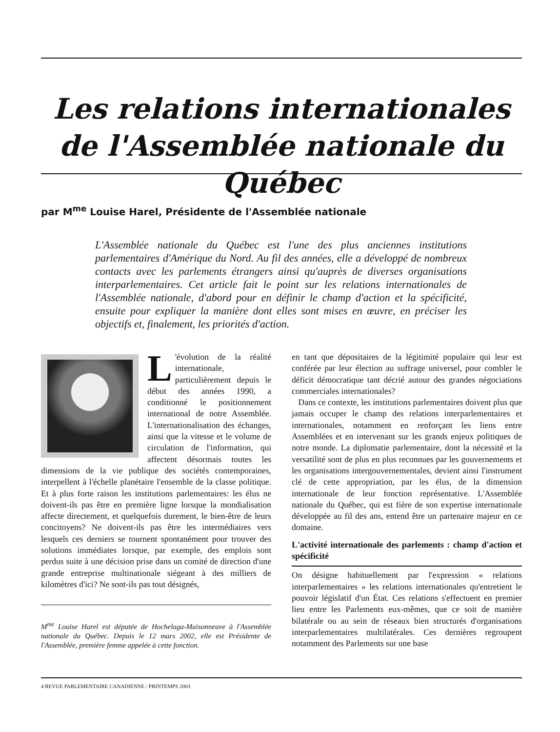Les relations internationales de l'Assemblée nationale du Québec
par M<sup>me</sup> Louise Harel, Présidente de l'Assemblée nationale
L'Assemblée nationale du Québec est l'une des plus anciennes institutions parlementaires d'Amérique du Nord. Au fil des années, elle a développé de nombreux contacts avec les parlements étrangers ainsi qu'auprès de diverses organisations interparlementaires. Cet article fait le point sur les relations internationales de l'Assemblée nationale, d'abord pour en définir le champ d'action et la spécificité, ensuite pour expliquer la manière dont elles sont mises en œuvre, en préciser les objectifs et, finalement, les priorités d'action.
L 'évolution de la réalité internationale, particulièrement depuis le début des années 1990, a conditionné le positionnement international de notre Assemblée. L'internationalisation des échanges, ainsi que la vitesse et le volume de circulation de l'information, qui affectent désormais toutes les dimensions de la vie publique des sociétés contemporaines, interpellent à l'échelle planétaire l'ensemble de la classe politique. Et à plus forte raison les institutions parlementaires: les élus ne doivent-ils pas être en première ligne lorsque la mondialisation affecte directement, et quelquefois durement, le bien-être de leurs concitoyens? Ne doivent-ils pas être les intermédiaires vers lesquels ces derniers se tournent spontanément pour trouver des solutions immédiates lorsque, par exemple, des emplois sont perdus suite à une décision prise dans un comité de direction d'une grande entreprise multinationale siégeant à des milliers de kilomètres d'ici? Ne sont-ils pas tout désignés,
M<sup>me</sup> Louise Harel est députée de Hochelaga-Maisonneuve à l'Assemblée nationale du Québec. Depuis le 12 mars 2002, elle est Présidente de l'Assemblée, première femme appelée à cette fonction.
en tant que dépositaires de la légitimité populaire qui leur est conférée par leur élection au suffrage universel, pour combler le déficit démocratique tant décrié autour des grandes négociations commerciales internationales?
Dans ce contexte, les institutions parlementaires doivent plus que jamais occuper le champ des relations interparlementaires et internationales, notamment en renforçant les liens entre Assemblées et en intervenant sur les grands enjeux politiques de notre monde. La diplomatie parlementaire, dont la nécessité et la versatilité sont de plus en plus reconnues par les gouvernements et les organisations intergouvernementales, devient ainsi l'instrument clé de cette appropriation, par les élus, de la dimension internationale de leur fonction représentative. L'Assemblée nationale du Québec, qui est fière de son expertise internationale développée au fil des ans, entend être un partenaire majeur en ce domaine.
L'activité internationale des parlements : champ d'action et spécificité
On désigne habituellement par l'expression « relations interparlementaires » les relations internationales qu'entretient le pouvoir législatif d'un État. Ces relations s'effectuent en premier lieu entre les Parlements eux-mêmes, que ce soit de manière bilatérale ou au sein de réseaux bien structurés d'organisations interparlementaires multilatérales. Ces dernières regroupent notamment des Parlements sur une base
4 REVUE PARLEMENTAIRE CANADIENNE / PRINTEMPS 2003